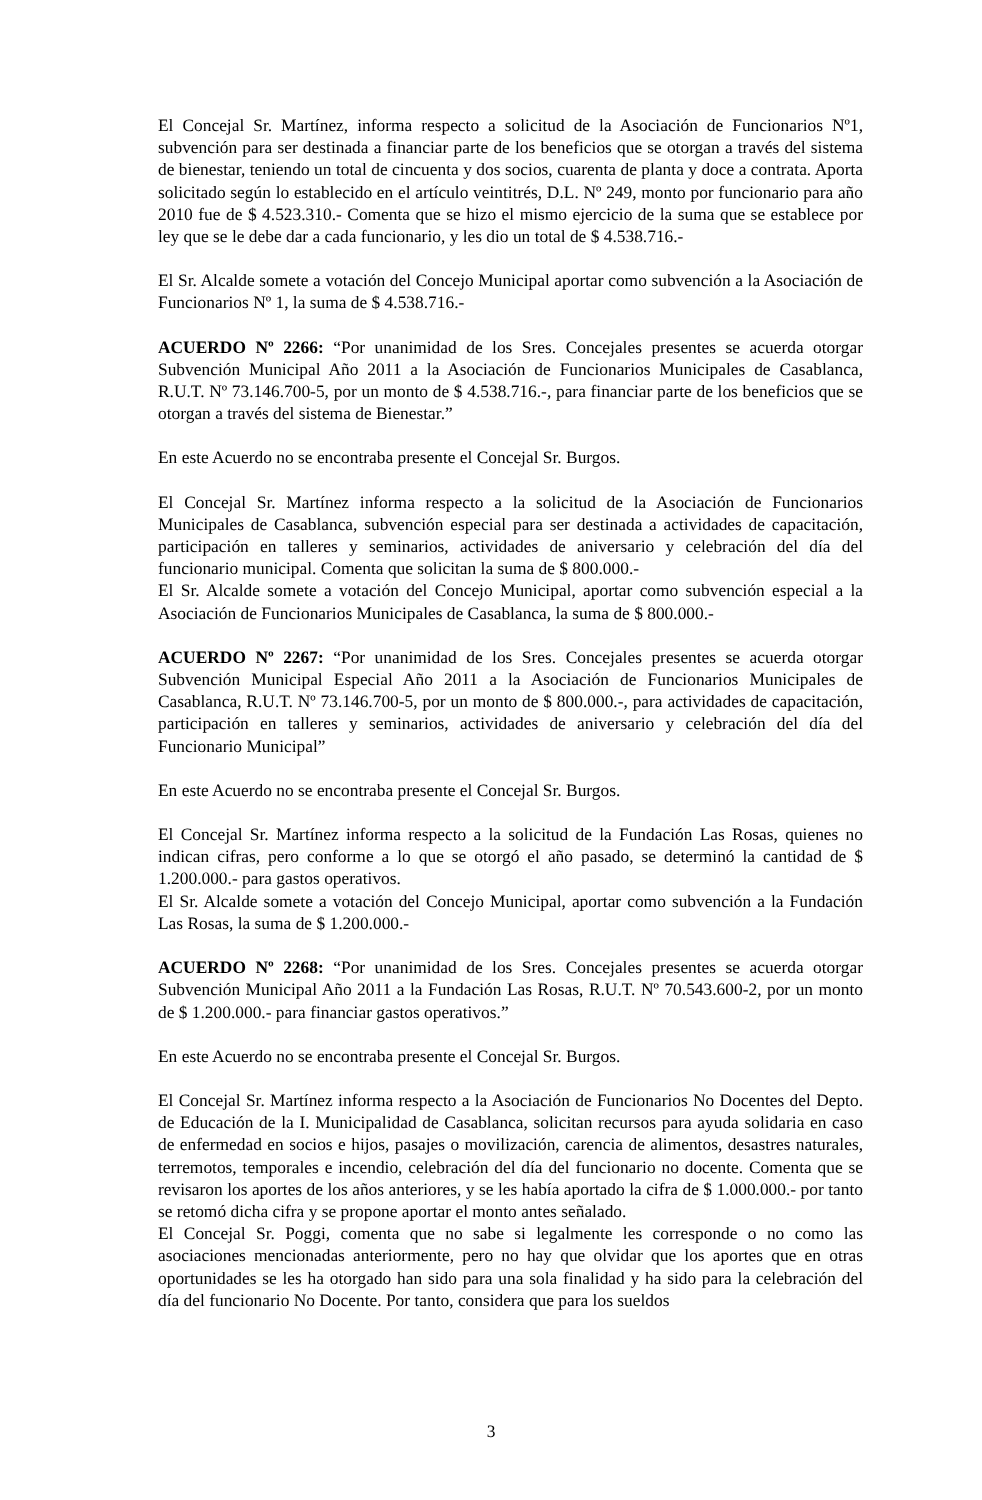El Concejal Sr. Martínez, informa respecto a solicitud de la Asociación de Funcionarios Nº1, subvención para ser destinada a financiar parte de los beneficios que se otorgan a través del sistema de bienestar, teniendo un total de cincuenta y dos socios, cuarenta de planta y doce a contrata. Aporta solicitado según lo establecido en el artículo veintitrés, D.L. Nº 249, monto por funcionario para año 2010 fue de $ 4.523.310.- Comenta que se hizo el mismo ejercicio de la suma que se establece por ley que se le debe dar a cada funcionario, y les dio un total de $ 4.538.716.-
El Sr. Alcalde somete a votación del Concejo Municipal aportar como subvención a la Asociación de Funcionarios Nº 1, la suma de $ 4.538.716.-
ACUERDO Nº 2266: “Por unanimidad de los Sres. Concejales presentes se acuerda otorgar Subvención Municipal Año 2011 a la Asociación de Funcionarios Municipales de Casablanca, R.U.T. Nº 73.146.700-5, por un monto de $ 4.538.716.-, para financiar parte de los beneficios que se otorgan a través del sistema de Bienestar.”
En este Acuerdo no se encontraba presente el Concejal Sr. Burgos.
El Concejal Sr. Martínez informa respecto a la solicitud de la Asociación de Funcionarios Municipales de Casablanca, subvención especial para ser destinada a actividades de capacitación, participación en talleres y seminarios, actividades de aniversario y celebración del día del funcionario municipal. Comenta que solicitan la suma de $ 800.000.-
El Sr. Alcalde somete a votación del Concejo Municipal, aportar como subvención especial a la Asociación de Funcionarios Municipales de Casablanca, la suma de $ 800.000.-
ACUERDO Nº 2267: “Por unanimidad de los Sres. Concejales presentes se acuerda otorgar Subvención Municipal Especial Año 2011 a la Asociación de Funcionarios Municipales de Casablanca, R.U.T. Nº 73.146.700-5, por un monto de $ 800.000.-, para actividades de capacitación, participación en talleres y seminarios, actividades de aniversario y celebración del día del Funcionario Municipal”
En este Acuerdo no se encontraba presente el Concejal Sr. Burgos.
El Concejal Sr. Martínez informa respecto a la solicitud de la Fundación Las Rosas, quienes no indican cifras, pero conforme a lo que se otorgó el año pasado, se determinó la cantidad de $ 1.200.000.- para gastos operativos.
El Sr. Alcalde somete a votación del Concejo Municipal, aportar como subvención a la Fundación Las Rosas, la suma de $ 1.200.000.-
ACUERDO Nº 2268: “Por unanimidad de los Sres. Concejales presentes se acuerda otorgar Subvención Municipal Año 2011 a la Fundación Las Rosas, R.U.T. Nº 70.543.600-2, por un monto de $ 1.200.000.- para financiar gastos operativos.”
En este Acuerdo no se encontraba presente el Concejal Sr. Burgos.
El Concejal Sr. Martínez informa respecto a la Asociación de Funcionarios No Docentes del Depto. de Educación de la I. Municipalidad de Casablanca, solicitan recursos para ayuda solidaria en caso de enfermedad en socios e hijos, pasajes o movilización, carencia de alimentos, desastres naturales, terremotos, temporales e incendio, celebración del día del funcionario no docente. Comenta que se revisaron los aportes de los años anteriores, y se les había aportado la cifra de $ 1.000.000.- por tanto se retomó dicha cifra y se propone aportar el monto antes señalado.
El Concejal Sr. Poggi, comenta que no sabe si legalmente les corresponde o no como las asociaciones mencionadas anteriormente, pero no hay que olvidar que los aportes que en otras oportunidades se les ha otorgado han sido para una sola finalidad y ha sido para la celebración del día del funcionario No Docente. Por tanto, considera que para los sueldos
3